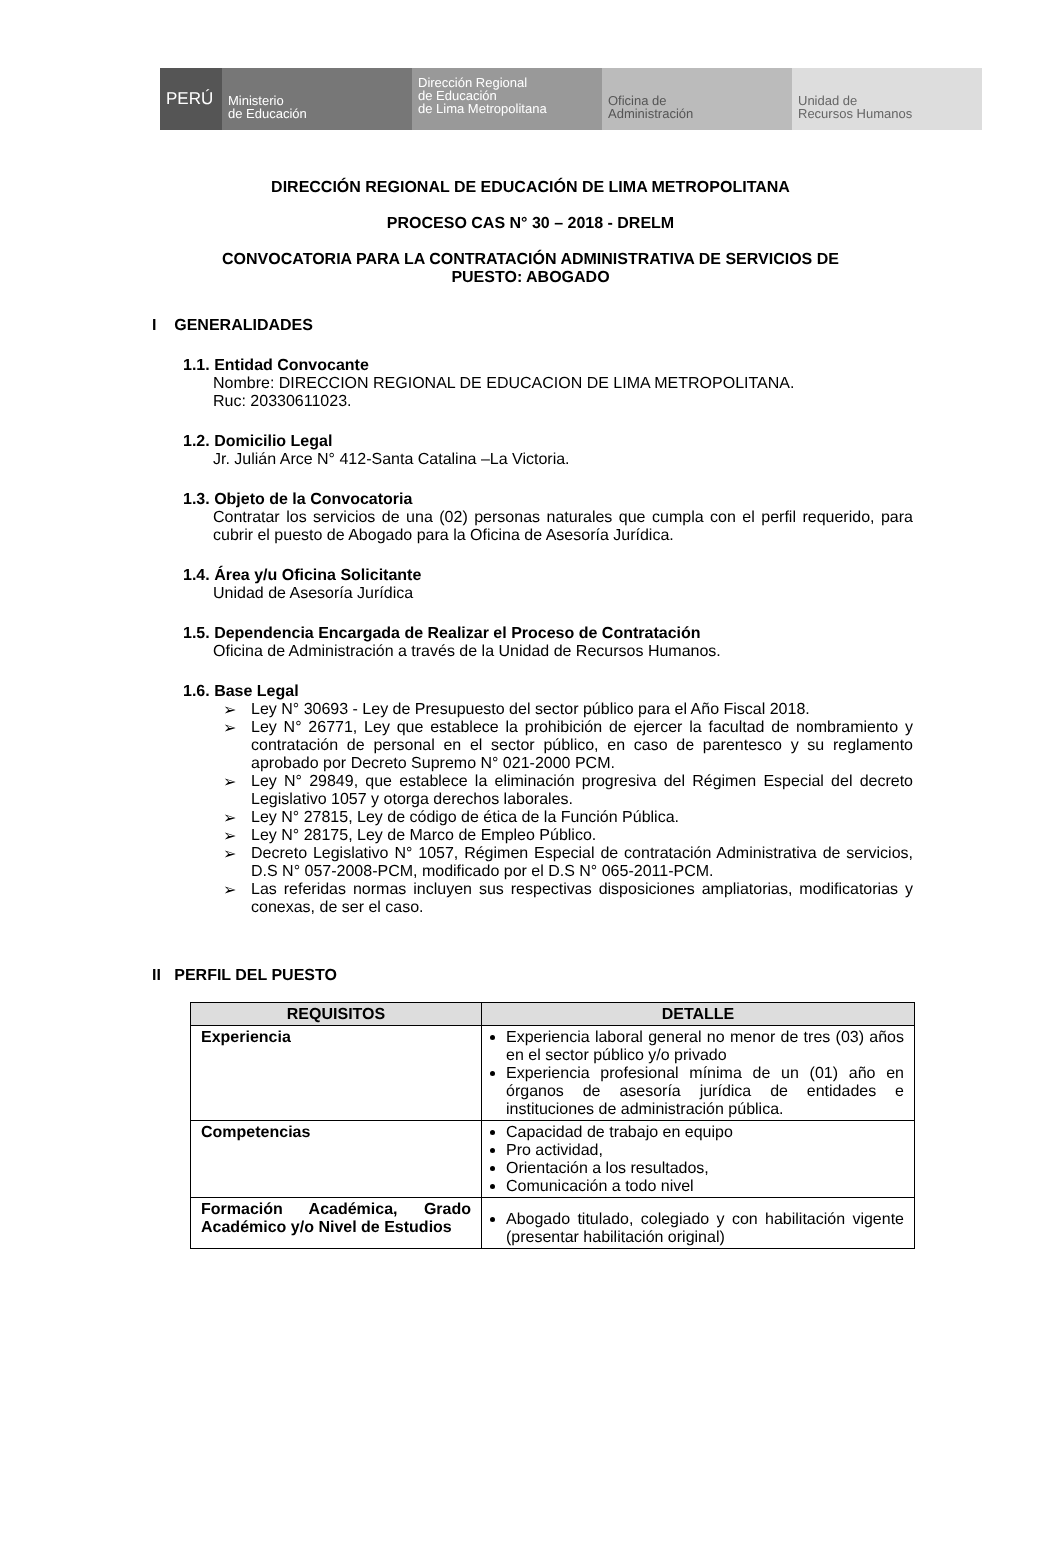PERÚ Ministerio
de Educación
Dirección Regional
de Educación
de Lima Metropolitana
Oficina de
Administración
Unidad de
Recursos Humanos
DIRECCIÓN REGIONAL DE EDUCACIÓN DE LIMA METROPOLITANA
PROCESO CAS N° 30 – 2018 - DRELM
CONVOCATORIA PARA LA CONTRATACIÓN ADMINISTRATIVA DE SERVICIOS DE
PUESTO: ABOGADO
I GENERALIDADES
1.1. Entidad Convocante
Nombre: DIRECCION REGIONAL DE EDUCACION DE LIMA METROPOLITANA.
Ruc: 20330611023.
1.2. Domicilio Legal
Jr. Julián Arce N° 412-Santa Catalina –La Victoria.
1.3. Objeto de la Convocatoria
Contratar los servicios de una (02) personas naturales que cumpla con el perfil requerido, para cubrir el puesto de Abogado para la Oficina de Asesoría Jurídica.
1.4. Área y/u Oficina Solicitante
Unidad de Asesoría Jurídica
1.5. Dependencia Encargada de Realizar el Proceso de Contratación
Oficina de Administración a través de la Unidad de Recursos Humanos.
1.6. Base Legal
➢ Ley N° 30693 - Ley de Presupuesto del sector público para el Año Fiscal 2018.
➢ Ley N° 26771, Ley que establece la prohibición de ejercer la facultad de nombramiento y contratación de personal en el sector público, en caso de parentesco y su reglamento aprobado por Decreto Supremo N° 021-2000 PCM.
➢ Ley N° 29849, que establece la eliminación progresiva del Régimen Especial del decreto Legislativo 1057 y otorga derechos laborales.
➢ Ley N° 27815, Ley de código de ética de la Función Pública.
➢ Ley N° 28175, Ley de Marco de Empleo Público.
➢ Decreto Legislativo N° 1057, Régimen Especial de contratación Administrativa de servicios, D.S N° 057-2008-PCM, modificado por el D.S N° 065-2011-PCM.
➢ Las referidas normas incluyen sus respectivas disposiciones ampliatorias, modificatorias y conexas, de ser el caso.
II PERFIL DEL PUESTO
| REQUISITOS | DETALLE |
| --- | --- |
| Experiencia | Experiencia laboral general no menor de tres (03) años en el sector público y/o privado Experiencia profesional mínima de un (01) año en órganos de asesoría jurídica de entidades e instituciones de administración pública. |
| Competencias | Capacidad de trabajo en equipo Pro actividad, Orientación a los resultados, Comunicación a todo nivel |
| Formación Académica, Grado Académico y/o Nivel de Estudios | Abogado titulado, colegiado y con habilitación vigente (presentar habilitación original) |